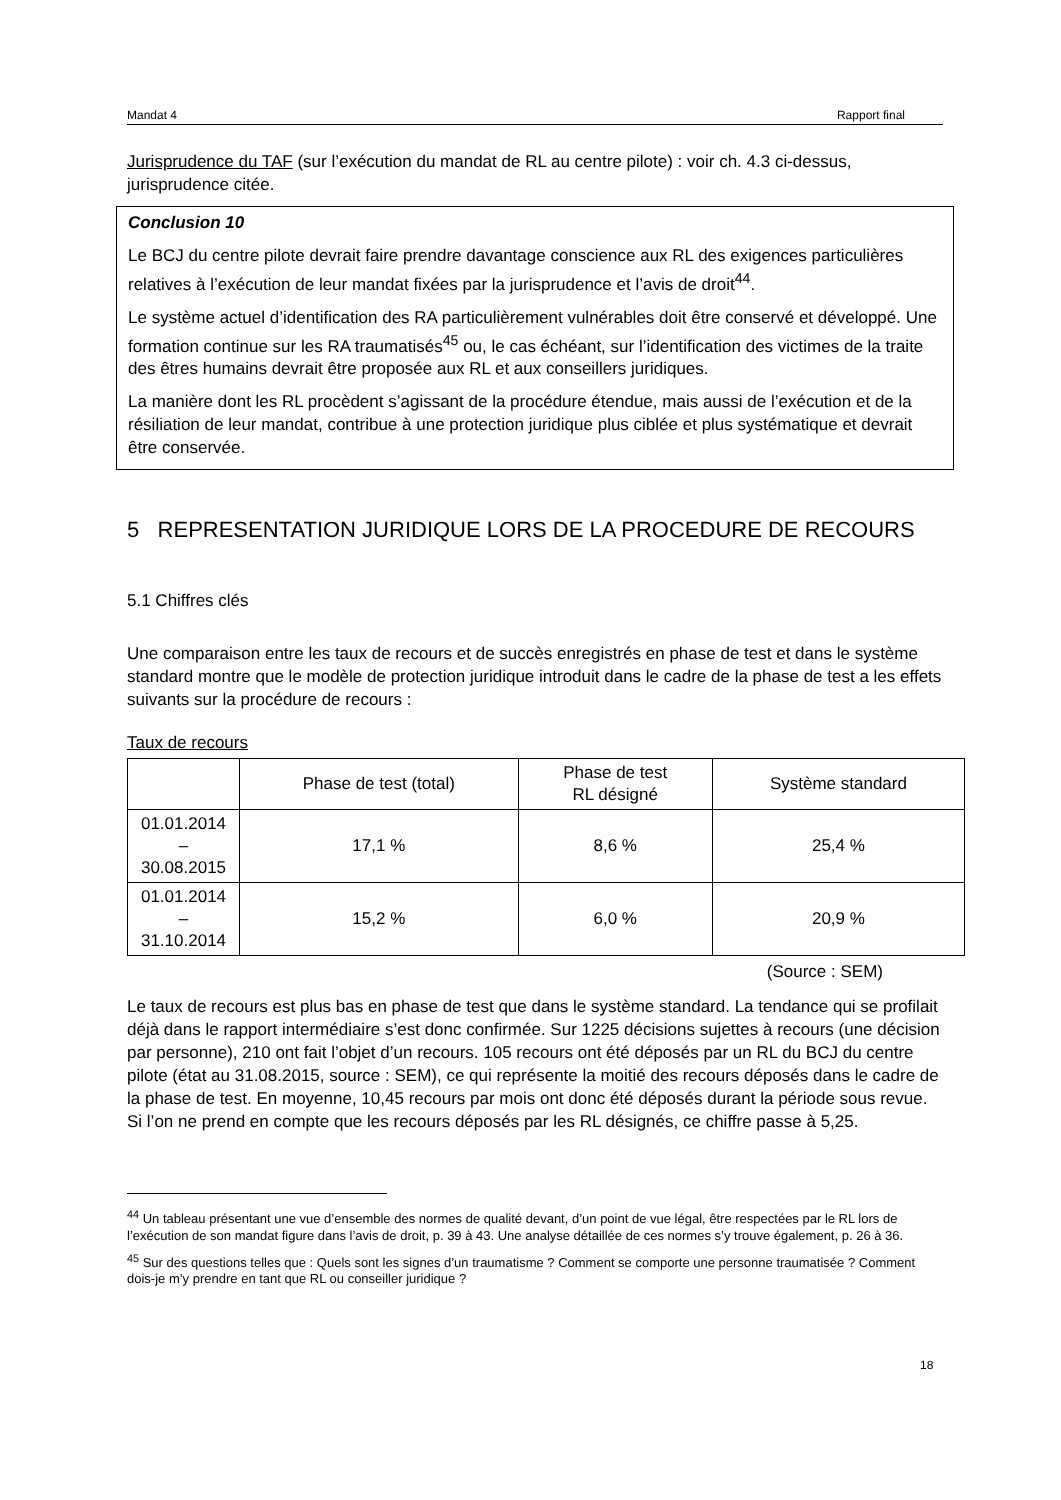Mandat 4 Rapport final
Jurisprudence du TAF (sur l’exécution du mandat de RL au centre pilote) : voir ch. 4.3 ci-dessus, jurisprudence citée.
Conclusion 10
Le BCJ du centre pilote devrait faire prendre davantage conscience aux RL des exigences particulières relatives à l’exécution de leur mandat fixées par la jurisprudence et l’avis de droit<sup>44</sup>.
Le système actuel d’identification des RA particulièrement vulnérables doit être conservé et développé. Une formation continue sur les RA traumatisés<sup>45</sup> ou, le cas échéant, sur l’identification des victimes de la traite des êtres humains devrait être proposée aux RL et aux conseillers juridiques.
La manière dont les RL procèdent s’agissant de la procédure étendue, mais aussi de l’exécution et de la résiliation de leur mandat, contribue à une protection juridique plus ciblée et plus systématique et devrait être conservée.
5 REPRESENTATION JURIDIQUE LORS DE LA PROCEDURE DE RECOURS
5.1 Chiffres clés
Une comparaison entre les taux de recours et de succès enregistrés en phase de test et dans le système standard montre que le modèle de protection juridique introduit dans le cadre de la phase de test a les effets suivants sur la procédure de recours :
Taux de recours
| | Phase de test (total) | Phase de test RL désigné | Système standard |
| 01.01.2014 – 30.08.2015 | 17,1 % | 8,6 % | 25,4 % |
| 01.01.2014 – 31.10.2014 | 15,2 % | 6,0 % | 20,9 % |
(Source : SEM)
Le taux de recours est plus bas en phase de test que dans le système standard. La tendance qui se profilait déjà dans le rapport intermédiaire s’est donc confirmée. Sur 1225 décisions sujettes à recours (une décision par personne), 210 ont fait l’objet d’un recours. 105 recours ont été déposés par un RL du BCJ du centre pilote (état au 31.08.2015, source : SEM), ce qui représente la moitié des recours déposés dans le cadre de la phase de test. En moyenne, 10,45 recours par mois ont donc été déposés durant la période sous revue. Si l’on ne prend en compte que les recours déposés par les RL désignés, ce chiffre passe à 5,25.
<sup>44</sup> Un tableau présentant une vue d’ensemble des normes de qualité devant, d’un point de vue légal, être respectées par le RL lors de l’exécution de son mandat figure dans l’avis de droit, p. 39 à 43. Une analyse détaillée de ces normes s’y trouve également, p. 26 à 36.
<sup>45</sup> Sur des questions telles que : Quels sont les signes d’un traumatisme ? Comment se comporte une personne traumatisée ? Comment dois-je m’y prendre en tant que RL ou conseiller juridique ?
18